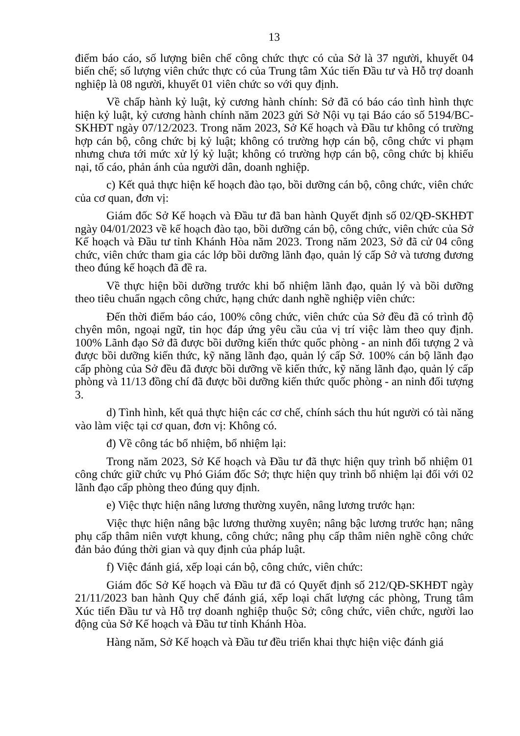13
điểm báo cáo, số lượng biên chế công chức thực có của Sở là 37 người, khuyết 04 biến chế; số lượng viên chức thực có của Trung tâm Xúc tiến Đầu tư và Hỗ trợ doanh nghiệp là 08 người, khuyết 01 viên chức so với quy định.
Về chấp hành kỷ luật, kỷ cương hành chính: Sở đã có báo cáo tình hình thực hiện kỷ luật, kỷ cương hành chính năm 2023 gửi Sở Nội vụ tại Báo cáo số 5194/BC-SKHĐT ngày 07/12/2023. Trong năm 2023, Sở Kế hoạch và Đầu tư không có trường hợp cán bộ, công chức bị kỷ luật; không có trường hợp cán bộ, công chức vi phạm nhưng chưa tới mức xử lý kỷ luật; không có trường hợp cán bộ, công chức bị khiếu nại, tố cáo, phản ánh của người dân, doanh nghiệp.
c) Kết quả thực hiện kế hoạch đào tạo, bồi dưỡng cán bộ, công chức, viên chức của cơ quan, đơn vị:
Giám đốc Sở Kế hoạch và Đầu tư đã ban hành Quyết định số 02/QĐ-SKHĐT ngày 04/01/2023 về kế hoạch đào tạo, bồi dưỡng cán bộ, công chức, viên chức của Sở Kế hoạch và Đầu tư tỉnh Khánh Hòa năm 2023. Trong năm 2023, Sở đã cử 04 công chức, viên chức tham gia các lớp bồi dưỡng lãnh đạo, quản lý cấp Sở và tương đương theo đúng kế hoạch đã đề ra.
Về thực hiện bồi dưỡng trước khi bổ nhiệm lãnh đạo, quản lý và bồi dưỡng theo tiêu chuẩn ngạch công chức, hạng chức danh nghề nghiệp viên chức:
Đến thời điểm báo cáo, 100% công chức, viên chức của Sở đều đã có trình độ chyên môn, ngoại ngữ, tin học đáp ứng yêu cầu của vị trí việc làm theo quy định. 100% Lãnh đạo Sở đã được bồi dưỡng kiến thức quốc phòng - an ninh đối tượng 2 và được bồi dưỡng kiến thức, kỹ năng lãnh đạo, quản lý cấp Sở. 100% cán bộ lãnh đạo cấp phòng của Sở đều đã được bồi dưỡng về kiến thức, kỹ năng lãnh đạo, quản lý cấp phòng và 11/13 đồng chí đã được bồi dưỡng kiến thức quốc phòng - an ninh đối tượng 3.
d) Tình hình, kết quả thực hiện các cơ chế, chính sách thu hút người có tài năng vào làm việc tại cơ quan, đơn vị: Không có.
đ) Về công tác bổ nhiệm, bổ nhiệm lại:
Trong năm 2023, Sở Kế hoạch và Đầu tư đã thực hiện quy trình bổ nhiệm 01 công chức giữ chức vụ Phó Giám đốc Sở; thực hiện quy trình bổ nhiệm lại đối với 02 lãnh đạo cấp phòng theo đúng quy định.
e) Việc thực hiện nâng lương thường xuyên, nâng lương trước hạn:
Việc thực hiện nâng bậc lương thường xuyên; nâng bậc lương trước hạn; nâng phụ cấp thâm niên vượt khung, công chức; nâng phụ cấp thâm niên nghề công chức đản bảo đúng thời gian và quy định của pháp luật.
f) Việc đánh giá, xếp loại cán bộ, công chức, viên chức:
Giám đốc Sở Kế hoạch và Đầu tư đã có Quyết định số 212/QĐ-SKHĐT ngày 21/11/2023 ban hành Quy chế đánh giá, xếp loại chất lượng các phòng, Trung tâm Xúc tiến Đầu tư và Hỗ trợ doanh nghiệp thuộc Sở; công chức, viên chức, người lao động của Sở Kế hoạch và Đầu tư tỉnh Khánh Hòa.
Hàng năm, Sở Kế hoạch và Đầu tư đều triển khai thực hiện việc đánh giá